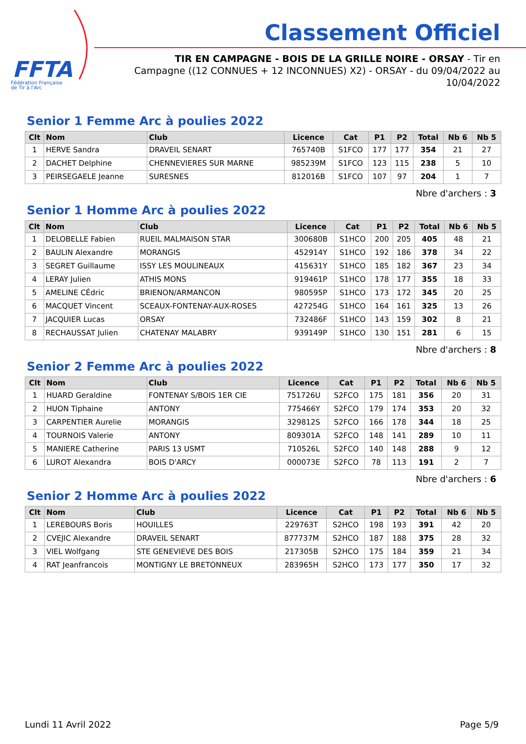FFTA
Fédération Française
de Tir à l'Arc
Classement Officiel
TIR EN CAMPAGNE - BOIS DE LA GRILLE NOIRE - ORSAY - Tir en Campagne ((12 CONNUES + 12 INCONNUES) X2) - ORSAY - du 09/04/2022 au 10/04/2022
Senior 1 Femme Arc à poulies 2022
| Clt | Nom | Club | Licence | Cat | P1 | P2 | Total | Nb 6 | Nb 5 |
| --- | --- | --- | --- | --- | --- | --- | --- | --- | --- |
| 1 | HERVE Sandra | DRAVEIL SENART | 765740B | S1FCO | 177 | 177 | 354 | 21 | 27 |
| 2 | DACHET Delphine | CHENNEVIERES SUR MARNE | 985239M | S1FCO | 123 | 115 | 238 | 5 | 10 |
| 3 | PEIRSEGAELE Jeanne | SURESNES | 812016B | S1FCO | 107 | 97 | 204 | 1 | 7 |
Nbre d'archers : 3
Senior 1 Homme Arc à poulies 2022
| Clt | Nom | Club | Licence | Cat | P1 | P2 | Total | Nb 6 | Nb 5 |
| --- | --- | --- | --- | --- | --- | --- | --- | --- | --- |
| 1 | DELOBELLE Fabien | RUEIL MALMAISON STAR | 300680B | S1HCO | 200 | 205 | 405 | 48 | 21 |
| 2 | BAULIN Alexandre | MORANGIS | 452914Y | S1HCO | 192 | 186 | 378 | 34 | 22 |
| 3 | SEGRET Guillaume | ISSY LES MOULINEAUX | 415631Y | S1HCO | 185 | 182 | 367 | 23 | 34 |
| 4 | LERAY Julien | ATHIS MONS | 919461P | S1HCO | 178 | 177 | 355 | 18 | 33 |
| 5 | AMELINE CÉdric | BRIENON/ARMANCON | 980595P | S1HCO | 173 | 172 | 345 | 20 | 25 |
| 6 | MACQUET Vincent | SCEAUX-FONTENAY-AUX-ROSES | 427254G | S1HCO | 164 | 161 | 325 | 13 | 26 |
| 7 | JACQUIER Lucas | ORSAY | 732486F | S1HCO | 143 | 159 | 302 | 8 | 21 |
| 8 | RECHAUSSAT Julien | CHATENAY MALABRY | 939149P | S1HCO | 130 | 151 | 281 | 6 | 15 |
Nbre d'archers : 8
Senior 2 Femme Arc à poulies 2022
| Clt | Nom | Club | Licence | Cat | P1 | P2 | Total | Nb 6 | Nb 5 |
| --- | --- | --- | --- | --- | --- | --- | --- | --- | --- |
| 1 | HUARD Geraldine | FONTENAY S/BOIS 1ER CIE | 751726U | S2FCO | 175 | 181 | 356 | 20 | 31 |
| 2 | HUON Tiphaine | ANTONY | 775466Y | S2FCO | 179 | 174 | 353 | 20 | 32 |
| 3 | CARPENTIER Aurelie | MORANGIS | 329812S | S2FCO | 166 | 178 | 344 | 18 | 25 |
| 4 | TOURNOIS Valerie | ANTONY | 809301A | S2FCO | 148 | 141 | 289 | 10 | 11 |
| 5 | MANIERE Catherine | PARIS 13 USMT | 710526L | S2FCO | 140 | 148 | 288 | 9 | 12 |
| 6 | LUROT Alexandra | BOIS D'ARCY | 000073E | S2FCO | 78 | 113 | 191 | 2 | 7 |
Nbre d'archers : 6
Senior 2 Homme Arc à poulies 2022
| Clt | Nom | Club | Licence | Cat | P1 | P2 | Total | Nb 6 | Nb 5 |
| --- | --- | --- | --- | --- | --- | --- | --- | --- | --- |
| 1 | LEREBOURS Boris | HOUILLES | 229763T | S2HCO | 198 | 193 | 391 | 42 | 20 |
| 2 | CVEJIC Alexandre | DRAVEIL SENART | 877737M | S2HCO | 187 | 188 | 375 | 28 | 32 |
| 3 | VIEL Wolfgang | STE GENEVIEVE DES BOIS | 217305B | S2HCO | 175 | 184 | 359 | 21 | 34 |
| 4 | RAT Jeanfrancois | MONTIGNY LE BRETONNEUX | 283965H | S2HCO | 173 | 177 | 350 | 17 | 32 |
Lundi 11 Avril 2022 Page 5/9